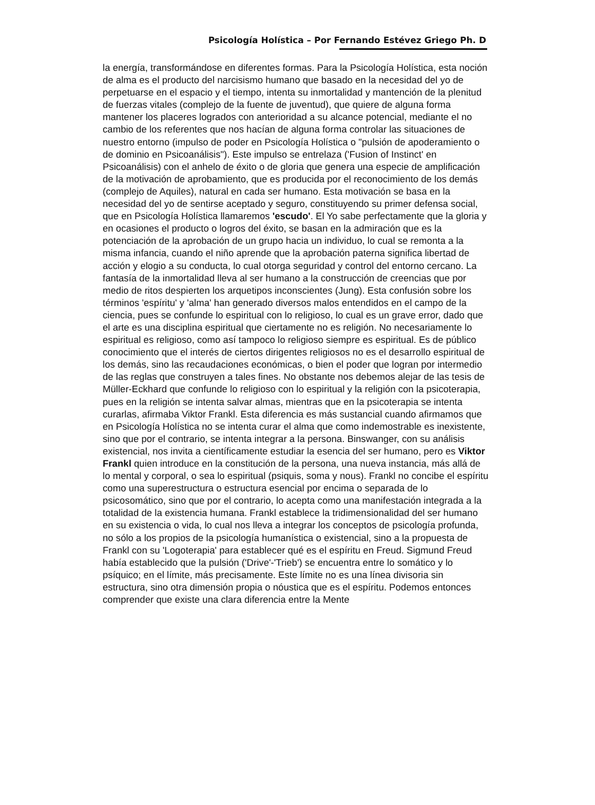Psicología Holística – Por Fernando Estévez Griego Ph. D
la energía, transformándose en diferentes formas. Para la Psicología Holística, esta noción de alma es el producto del narcisismo humano que basado en la necesidad del yo de perpetuarse en el espacio y el tiempo, intenta su inmortalidad y mantención de la plenitud de fuerzas vitales (complejo de la fuente de juventud), que quiere de alguna forma mantener los placeres logrados con anterioridad a su alcance potencial, mediante el no cambio de los referentes que nos hacían de alguna forma controlar las situaciones de nuestro entorno (impulso de poder en Psicología Holística o "pulsión de apoderamiento o de dominio en Psicoanálisis"). Este impulso se entrelaza ('Fusion of Instinct' en Psicoanálisis) con el anhelo de éxito o de gloria que genera una especie de amplificación de la motivación de aprobamiento, que es producida por el reconocimiento de los demás (complejo de Aquiles), natural en cada ser humano. Esta motivación se basa en la necesidad del yo de sentirse aceptado y seguro, constituyendo su primer defensa social, que en Psicología Holística llamaremos 'escudo'. El Yo sabe perfectamente que la gloria y en ocasiones el producto o logros del éxito, se basan en la admiración que es la potenciación de la aprobación de un grupo hacia un individuo, lo cual se remonta a la misma infancia, cuando el niño aprende que la aprobación paterna significa libertad de acción y elogio a su conducta, lo cual otorga seguridad y control del entorno cercano. La fantasía de la inmortalidad lleva al ser humano a la construcción de creencias que por medio de ritos despierten los arquetipos inconscientes (Jung). Esta confusión sobre los términos 'espíritu' y 'alma' han generado diversos malos entendidos en el campo de la ciencia, pues se confunde lo espiritual con lo religioso, lo cual es un grave error, dado que el arte es una disciplina espiritual que ciertamente no es religión. No necesariamente lo espiritual es religioso, como así tampoco lo religioso siempre es espiritual. Es de público conocimiento que el interés de ciertos dirigentes religiosos no es el desarrollo espiritual de los demás, sino las recaudaciones económicas, o bien el poder que logran por intermedio de las reglas que construyen a tales fines. No obstante nos debemos alejar de las tesis de Müller-Eckhard que confunde lo religioso con lo espiritual y la religión con la psicoterapia, pues en la religión se intenta salvar almas, mientras que en la psicoterapia se intenta curarlas, afirmaba Viktor Frankl. Esta diferencia es más sustancial cuando afirmamos que en Psicología Holística no se intenta curar el alma que como indemostrable es inexistente, sino que por el contrario, se intenta integrar a la persona. Binswanger, con su análisis existencial, nos invita a científicamente estudiar la esencia del ser humano, pero es Viktor Frankl quien introduce en la constitución de la persona, una nueva instancia, más allá de lo mental y corporal, o sea lo espiritual (psiquis, soma y nous). Frankl no concibe el espíritu como una superestructura o estructura esencial por encima o separada de lo psicosomático, sino que por el contrario, lo acepta como una manifestación integrada a la totalidad de la existencia humana. Frankl establece la tridimensionalidad del ser humano en su existencia o vida, lo cual nos lleva a integrar los conceptos de psicología profunda, no sólo a los propios de la psicología humanística o existencial, sino a la propuesta de Frankl con su 'Logoterapia' para establecer qué es el espíritu en Freud. Sigmund Freud había establecido que la pulsión ('Drive'-'Trieb') se encuentra entre lo somático y lo psíquico; en el límite, más precisamente. Este límite no es una línea divisoria sin estructura, sino otra dimensión propia o nóustica que es el espíritu. Podemos entonces comprender que existe una clara diferencia entre la Mente